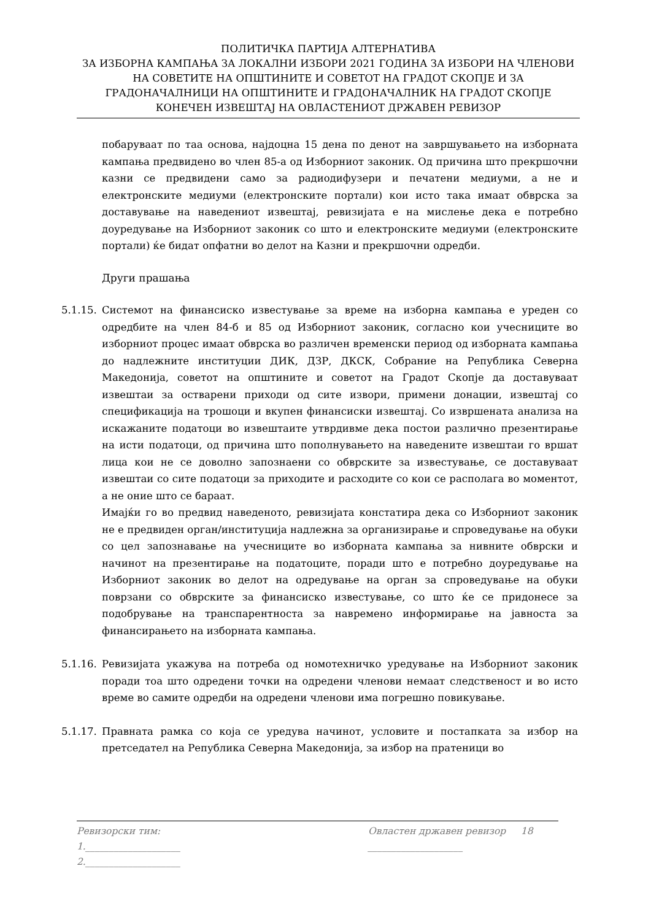ПОЛИТИЧКА ПАРТИЈА АЛТЕРНАТИВА
ЗА ИЗБОРНА КАМПАЊА ЗА ЛОКАЛНИ ИЗБОРИ 2021 ГОДИНА ЗА ИЗБОРИ НА ЧЛЕНОВИ НА СОВЕТИТЕ НА ОПШТИНИТЕ И СОВЕТОТ НА ГРАДОТ СКОПЈЕ И ЗА ГРАДОНАЧАЛНИЦИ НА ОПШТИНИТЕ И ГРАДОНАЧАЛНИК НА ГРАДОТ СКОПЈЕ
КОНЕЧЕН ИЗВЕШТАЈ НА ОВЛАСТЕНИОТ ДРЖАВЕН РЕВИЗОР
побаруваат по таа основа, најдоцна 15 дена по денот на завршувањето на изборната кампања предвидено во член 85-а од Изборниот законик. Од причина што прекршочни казни се предвидени само за радиодифузери и печатени медиуми, а не и електронските медиуми (електронските портали) кои исто така имаат обврска за доставување на наведениот извештај, ревизијата е на мислење дека е потребно доуредување на Изборниот законик со што и електронските медиуми (електронските портали) ќе бидат опфатни во делот на Казни и прекршочни одредби.
Други прашања
5.1.15.
Системот на финансиско известување за време на изборна кампања е уреден со одредбите на член 84-б и 85 од Изборниот законик, согласно кои учесниците во изборниот процес имаат обврска во различен временски период од изборната кампања до надлежните институции ДИК, ДЗР, ДКСК, Собрание на Република Северна Македонија, советот на општините и советот на Градот Скопје да доставуваат извештаи за остварени приходи од сите извори, примени донации, извештај со спецификација на трошоци и вкупен финансиски извештај. Со извршената анализа на искажаните податоци во извештаите утврдивме дека постои различно презентирање на исти податоци, од причина што пополнувањето на наведените извештаи го вршат лица кои не се доволно запознаени со обврските за известување, се доставуваат извештаи со сите податоци за приходите и расходите со кои се располага во моментот, а не оние што се бараат.
Имајќи го во предвид наведеното, ревизијата констатира дека со Изборниот законик не е предвиден орган/институција надлежна за организирање и спроведување на обуки со цел запознавање на учесниците во изборната кампања за нивните обврски и начинот на презентирање на податоците, поради што е потребно доуредување на Изборниот законик во делот на одредување на орган за спроведување на обуки поврзани со обврските за финансиско известување, со што ќе се придонесе за подобрување на транспарентноста за навремено информирање на јавноста за финансирањето на изборната кампања.
5.1.16.
Ревизијата укажува на потреба од номотехничко уредување на Изборниот законик поради тоа што одредени точки на одредени членови немаат следственост и во исто време во самите одредби на одредени членови има погрешно повикување.
5.1.17.
Правната рамка со која се уредува начинот, условите и постапката за избор на претседател на Република Северна Македонија, за избор на пратеници во
Ревизорски тим: Овластен државен ревизор 18
1.____________________ ____________________
2.____________________